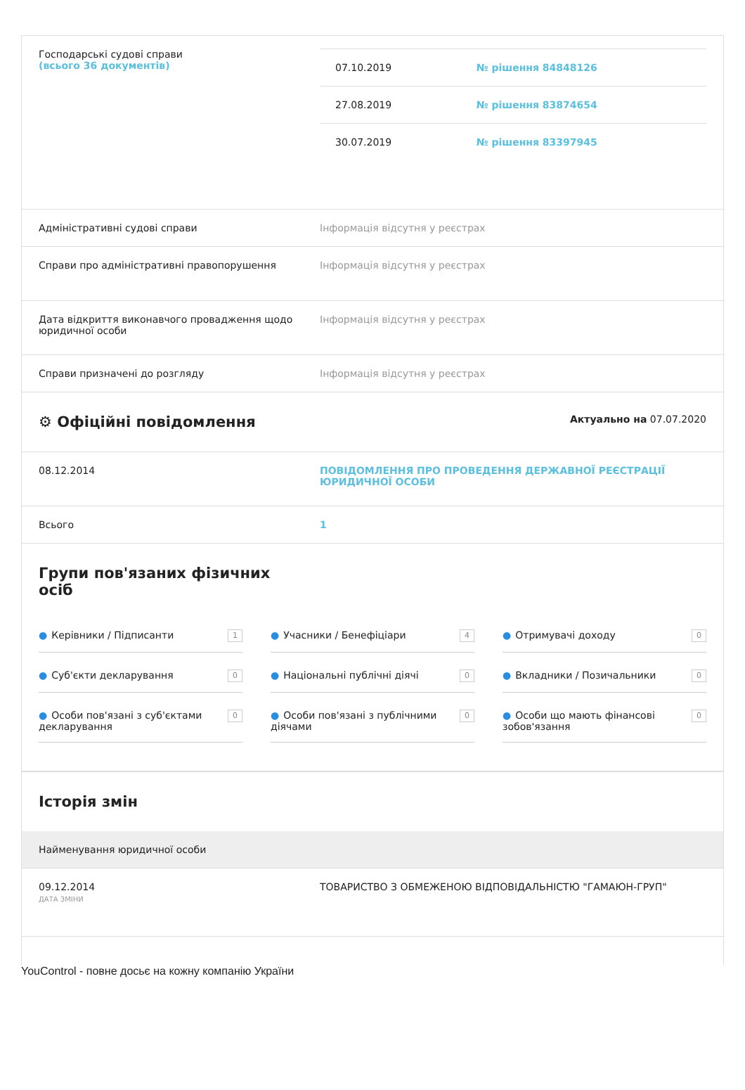Господарські судові справи
(всього 36 документів)
| 07.10.2019 | № рішення 84848126 |
| 27.08.2019 | № рішення 83874654 |
| 30.07.2019 | № рішення 83397945 |
Адміністративні судові справи Інформація відсутня у реєстрах
Справи про адміністративні правопорушення Інформація відсутня у реєстрах
Дата відкриття виконавчого провадження щодо юридичної особи
Інформація відсутня у реєстрах
Справи призначені до розгляду Інформація відсутня у реєстрах
⚙ Офіційні повідомлення
Актуально на 07.07.2020
08.12.2014 ПОВІДОМЛЕННЯ ПРО ПРОВЕДЕННЯ ДЕРЖАВНОЇ РЕЄСТРАЦІЇ ЮРИДИЧНОЇ ОСОБИ
Всього 1
Групи пов'язаних фізичних осіб
● Керівники / Підписанти 1
● Учасники / Бенефіціари 4
● Отримувачі доходу 0
● Суб'єкти декларування 0
● Національні публічні діячі 0
● Вкладники / Позичальники 0
● Особи пов'язані з суб'єктами декларування 0
● Особи пов'язані з публічними діячами 0
● Особи що мають фінансові зобов'язання 0
Історія змін
Найменування юридичної особи
09.12.2014
ДАТА ЗМІНИ
ТОВАРИСТВО З ОБМЕЖЕНОЮ ВІДПОВІДАЛЬНІСТЮ "ГАМАЮН-ГРУП"
YouControl - повне досьє на кожну компанію України